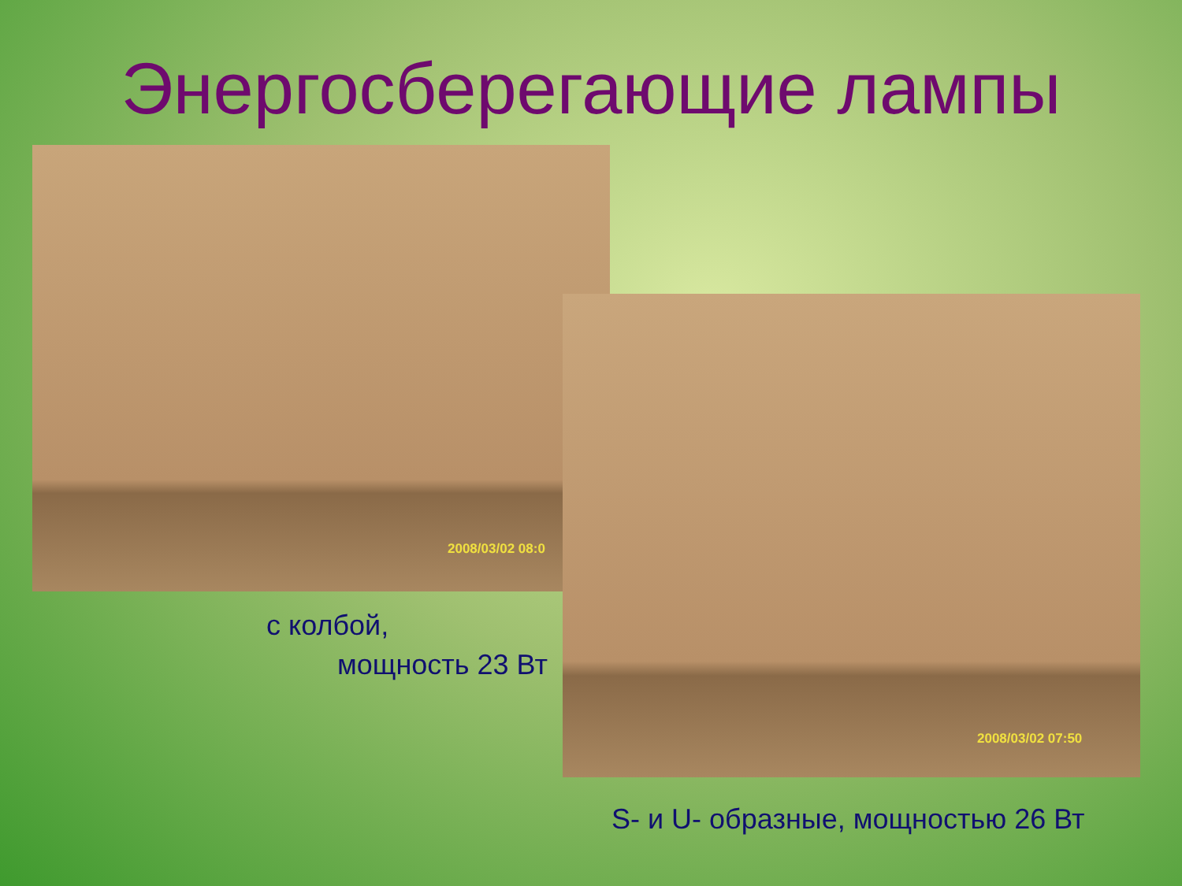Энергосберегающие лампы
2008/03/02 08:0
2008/03/02 07:50
с колбой,
мощность 23 Вт
S- и U- образные, мощностью 26 Вт